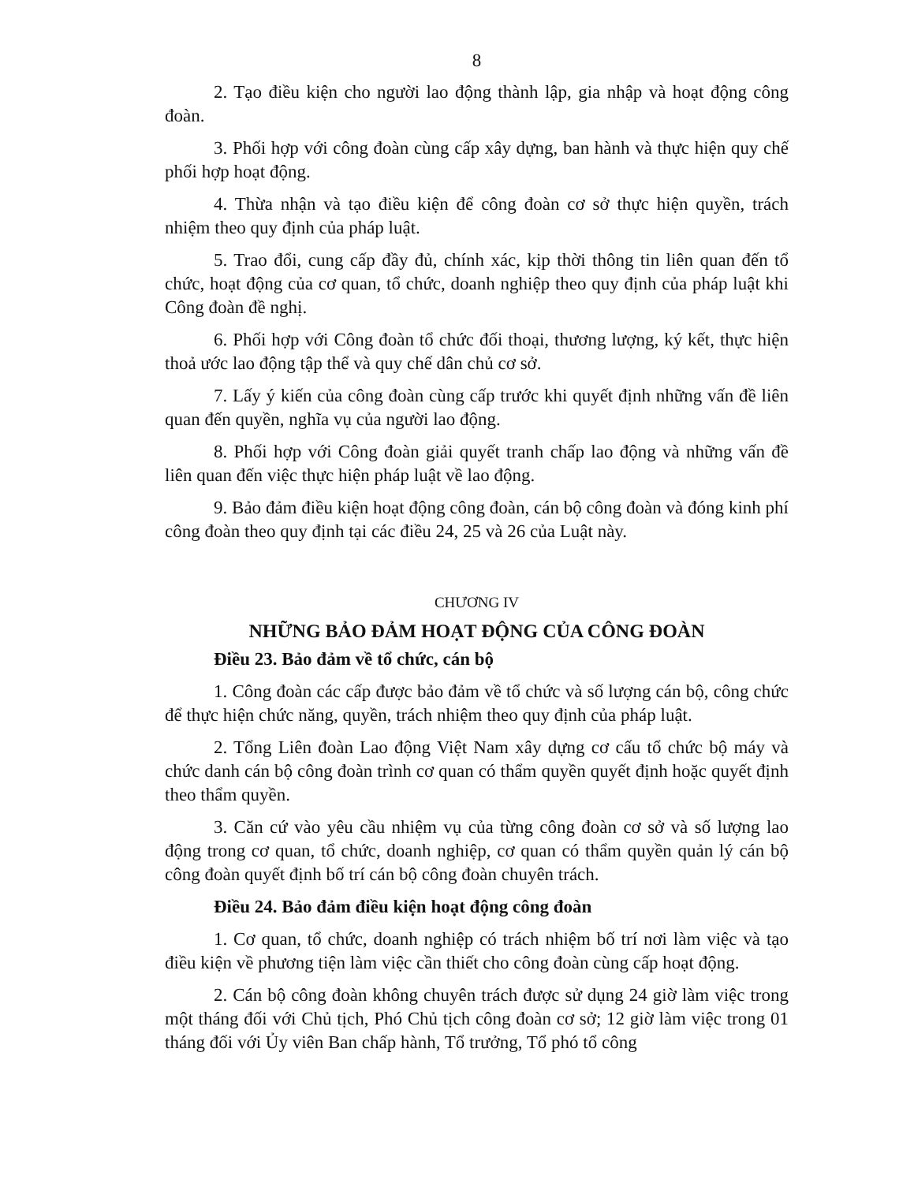8
2. Tạo điều kiện cho người lao động thành lập, gia nhập và hoạt động công đoàn.
3. Phối hợp với công đoàn cùng cấp xây dựng, ban hành và thực hiện quy chế phối hợp hoạt động.
4. Thừa nhận và tạo điều kiện để công đoàn cơ sở thực hiện quyền, trách nhiệm theo quy định của pháp luật.
5. Trao đổi, cung cấp đầy đủ, chính xác, kịp thời thông tin liên quan đến tổ chức, hoạt động của cơ quan, tổ chức, doanh nghiệp theo quy định của pháp luật khi Công đoàn đề nghị.
6. Phối hợp với Công đoàn tổ chức đối thoại, thương lượng, ký kết, thực hiện thoả ước lao động tập thể và quy chế dân chủ cơ sở.
7. Lấy ý kiến của công đoàn cùng cấp trước khi quyết định những vấn đề liên quan đến quyền, nghĩa vụ của người lao động.
8. Phối hợp với Công đoàn giải quyết tranh chấp lao động và những vấn đề liên quan đến việc thực hiện pháp luật về lao động.
9. Bảo đảm điều kiện hoạt động công đoàn, cán bộ công đoàn và đóng kinh phí công đoàn theo quy định tại các điều 24, 25 và 26 của Luật này.
CHƯƠNG IV
NHỮNG BẢO ĐẢM HOẠT ĐỘNG CỦA CÔNG ĐOÀN
Điều 23. Bảo đảm về tổ chức, cán bộ
1. Công đoàn các cấp được bảo đảm về tổ chức và số lượng cán bộ, công chức để thực hiện chức năng, quyền, trách nhiệm theo quy định của pháp luật.
2. Tổng Liên đoàn Lao động Việt Nam xây dựng cơ cấu tổ chức bộ máy và chức danh cán bộ công đoàn trình cơ quan có thẩm quyền quyết định hoặc quyết định theo thẩm quyền.
3. Căn cứ vào yêu cầu nhiệm vụ của từng công đoàn cơ sở và số lượng lao động trong cơ quan, tổ chức, doanh nghiệp, cơ quan có thẩm quyền quản lý cán bộ công đoàn quyết định bố trí cán bộ công đoàn chuyên trách.
Điều 24. Bảo đảm điều kiện hoạt động công đoàn
1. Cơ quan, tổ chức, doanh nghiệp có trách nhiệm bố trí nơi làm việc và tạo điều kiện về phương tiện làm việc cần thiết cho công đoàn cùng cấp hoạt động.
2. Cán bộ công đoàn không chuyên trách được sử dụng 24 giờ làm việc trong một tháng đối với Chủ tịch, Phó Chủ tịch công đoàn cơ sở; 12 giờ làm việc trong 01 tháng đối với Ủy viên Ban chấp hành, Tổ trưởng, Tổ phó tổ công